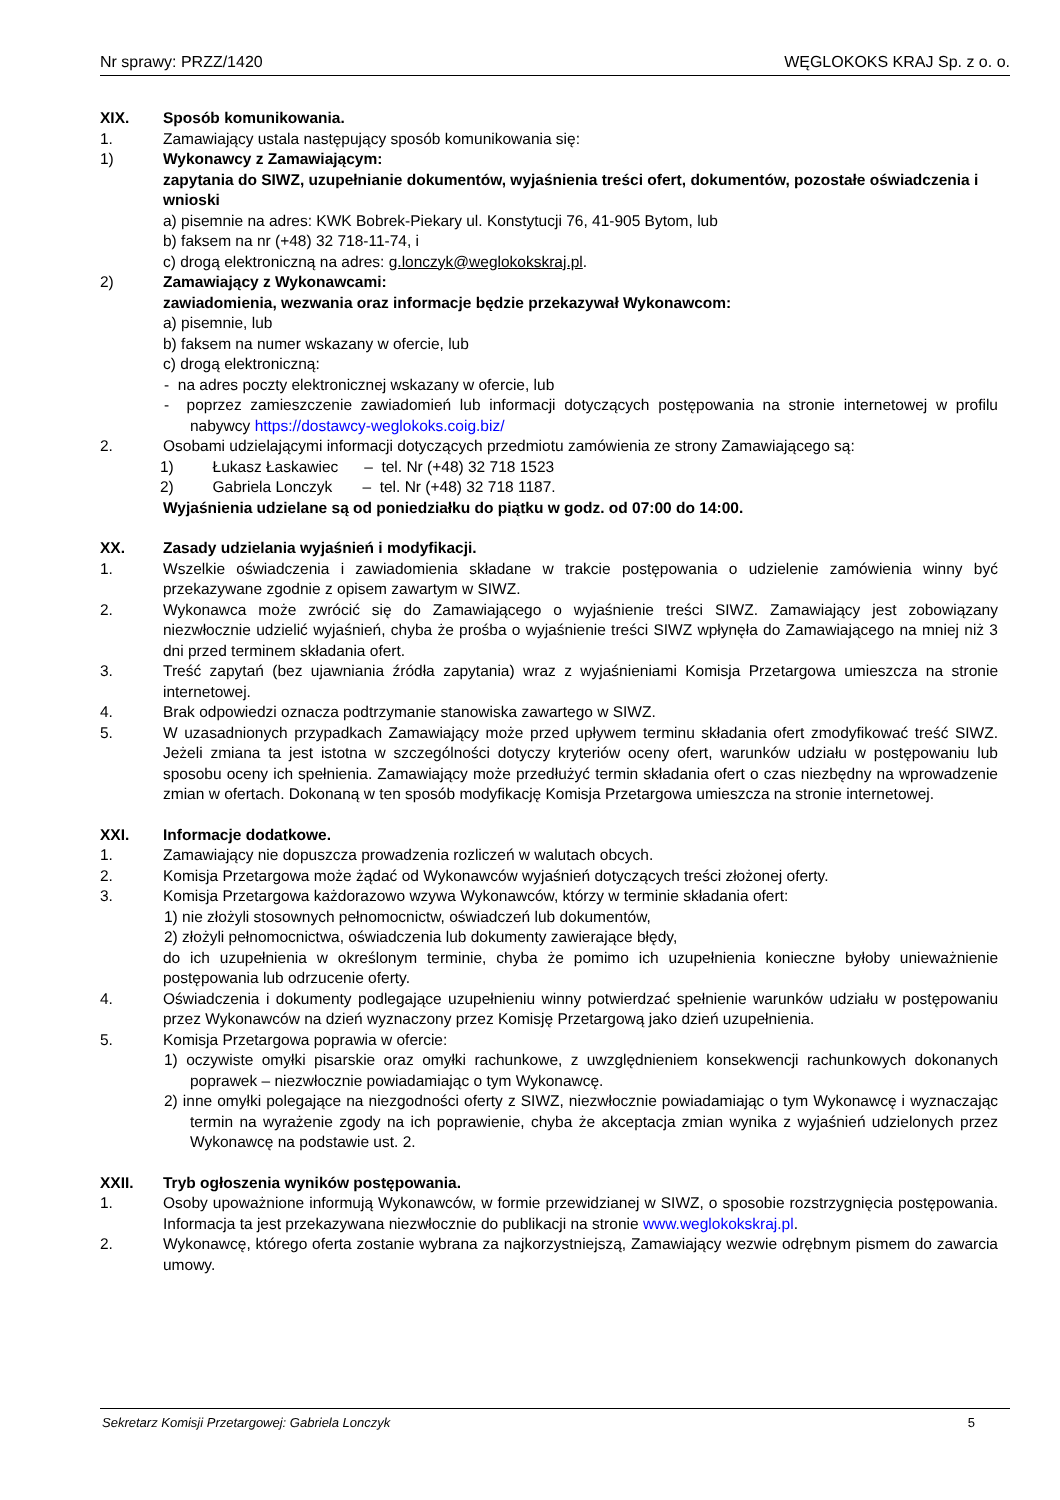Nr sprawy: PRZZ/1420 WĘGLOKOKS KRAJ Sp. z o. o.
XIX. Sposób komunikowania.
1. Zamawiający ustala następujący sposób komunikowania się:
1) Wykonawcy z Zamawiającym:
zapytania do SIWZ, uzupełnianie dokumentów, wyjaśnienia treści ofert, dokumentów, pozostałe oświadczenia i wnioski
a) pisemnie na adres: KWK Bobrek-Piekary ul. Konstytucji 76, 41-905 Bytom, lub
b) faksem na nr (+48) 32 718-11-74, i
c) drogą elektroniczną na adres: g.lonczyk@weglokokskraj.pl.
2) Zamawiający z Wykonawcami:
zawiadomienia, wezwania oraz informacje będzie przekazywał Wykonawcom:
a) pisemnie, lub
b) faksem na numer wskazany w ofercie, lub
c) drogą elektroniczną:
- na adres poczty elektronicznej wskazany w ofercie, lub
- poprzez zamieszczenie zawiadomień lub informacji dotyczących postępowania na stronie internetowej w profilu nabywcy https://dostawcy-weglokoks.coig.biz/
2. Osobami udzielającymi informacji dotyczących przedmiotu zamówienia ze strony Zamawiającego są:
1) Łukasz Łaskawiec – tel. Nr (+48) 32 718 1523
2) Gabriela Lonczyk – tel. Nr (+48) 32 718 1187.
Wyjaśnienia udzielane są od poniedziałku do piątku w godz. od 07:00 do 14:00.
XX. Zasady udzielania wyjaśnień i modyfikacji.
1. Wszelkie oświadczenia i zawiadomienia składane w trakcie postępowania o udzielenie zamówienia winny być przekazywane zgodnie z opisem zawartym w SIWZ.
2. Wykonawca może zwrócić się do Zamawiającego o wyjaśnienie treści SIWZ. Zamawiający jest zobowiązany niezwłocznie udzielić wyjaśnień, chyba że prośba o wyjaśnienie treści SIWZ wpłynęła do Zamawiającego na mniej niż 3 dni przed terminem składania ofert.
3. Treść zapytań (bez ujawniania źródła zapytania) wraz z wyjaśnieniami Komisja Przetargowa umieszcza na stronie internetowej.
4. Brak odpowiedzi oznacza podtrzymanie stanowiska zawartego w SIWZ.
5. W uzasadnionych przypadkach Zamawiający może przed upływem terminu składania ofert zmodyfikować treść SIWZ. Jeżeli zmiana ta jest istotna w szczególności dotyczy kryteriów oceny ofert, warunków udziału w postępowaniu lub sposobu oceny ich spełnienia. Zamawiający może przedłużyć termin składania ofert o czas niezbędny na wprowadzenie zmian w ofertach. Dokonaną w ten sposób modyfikację Komisja Przetargowa umieszcza na stronie internetowej.
XXI. Informacje dodatkowe.
1. Zamawiający nie dopuszcza prowadzenia rozliczeń w walutach obcych.
2. Komisja Przetargowa może żądać od Wykonawców wyjaśnień dotyczących treści złożonej oferty.
3. Komisja Przetargowa każdorazowo wzywa Wykonawców, którzy w terminie składania ofert:
1) nie złożyli stosownych pełnomocnictw, oświadczeń lub dokumentów,
2) złożyli pełnomocnictwa, oświadczenia lub dokumenty zawierające błędy,
do ich uzupełnienia w określonym terminie, chyba że pomimo ich uzupełnienia konieczne byłoby unieważnienie postępowania lub odrzucenie oferty.
4. Oświadczenia i dokumenty podlegające uzupełnieniu winny potwierdzać spełnienie warunków udziału w postępowaniu przez Wykonawców na dzień wyznaczony przez Komisję Przetargową jako dzień uzupełnienia.
5. Komisja Przetargowa poprawia w ofercie:
1) oczywiste omyłki pisarskie oraz omyłki rachunkowe, z uwzględnieniem konsekwencji rachunkowych dokonanych poprawek – niezwłocznie powiadamiając o tym Wykonawcę.
2) inne omyłki polegające na niezgodności oferty z SIWZ, niezwłocznie powiadamiając o tym Wykonawcę i wyznaczając termin na wyrażenie zgody na ich poprawienie, chyba że akceptacja zmian wynika z wyjaśnień udzielonych przez Wykonawcę na podstawie ust. 2.
XXII. Tryb ogłoszenia wyników postępowania.
1. Osoby upoważnione informują Wykonawców, w formie przewidzianej w SIWZ, o sposobie rozstrzygnięcia postępowania. Informacja ta jest przekazywana niezwłocznie do publikacji na stronie www.weglokokskraj.pl.
2. Wykonawcę, którego oferta zostanie wybrana za najkorzystniejszą, Zamawiający wezwie odrębnym pismem do zawarcia umowy.
Sekretarz Komisji Przetargowej: Gabriela Lonczyk 5